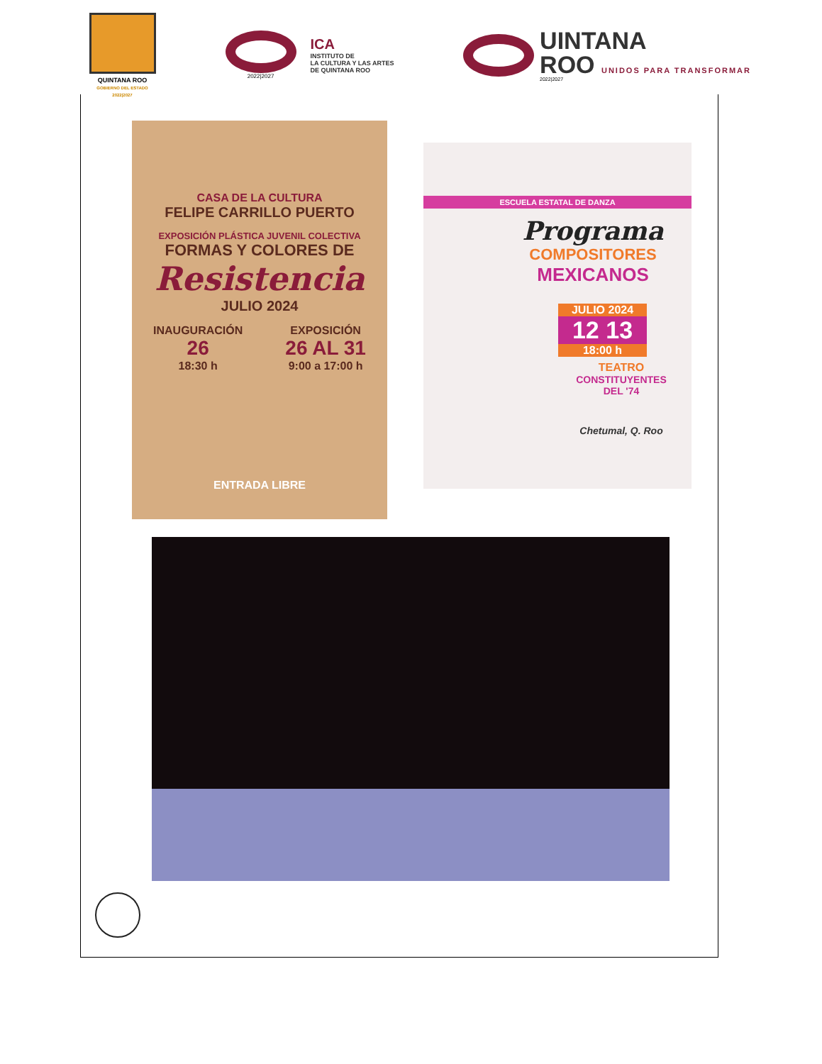QUINTANA ROO
GOBIERNO DEL ESTADO 2022|2027
2022|2027
ICA
INSTITUTO DE
LA CULTURA Y LAS ARTES
DE QUINTANA ROO
UINTANA
ROO UNIDOS PARA TRANSFORMAR
2022|2027
CASA DE LA CULTURA
FELIPE CARRILLO PUERTO
EXPOSICIÓN PLÁSTICA JUVENIL COLECTIVA
FORMAS Y COLORES DE
Resistencia
JULIO 2024
INAUGURACIÓN
26
18:30 h
EXPOSICIÓN
26 AL 31
9:00 a 17:00 h
ENTRADA LIBRE
ESCUELA ESTATAL DE DANZA
Programa
COMPOSITORES
MEXICANOS
JULIO 2024
12 13
18:00 h
TEATRO
CONSTITUYENTES
DEL '74
Chetumal, Q. Roo